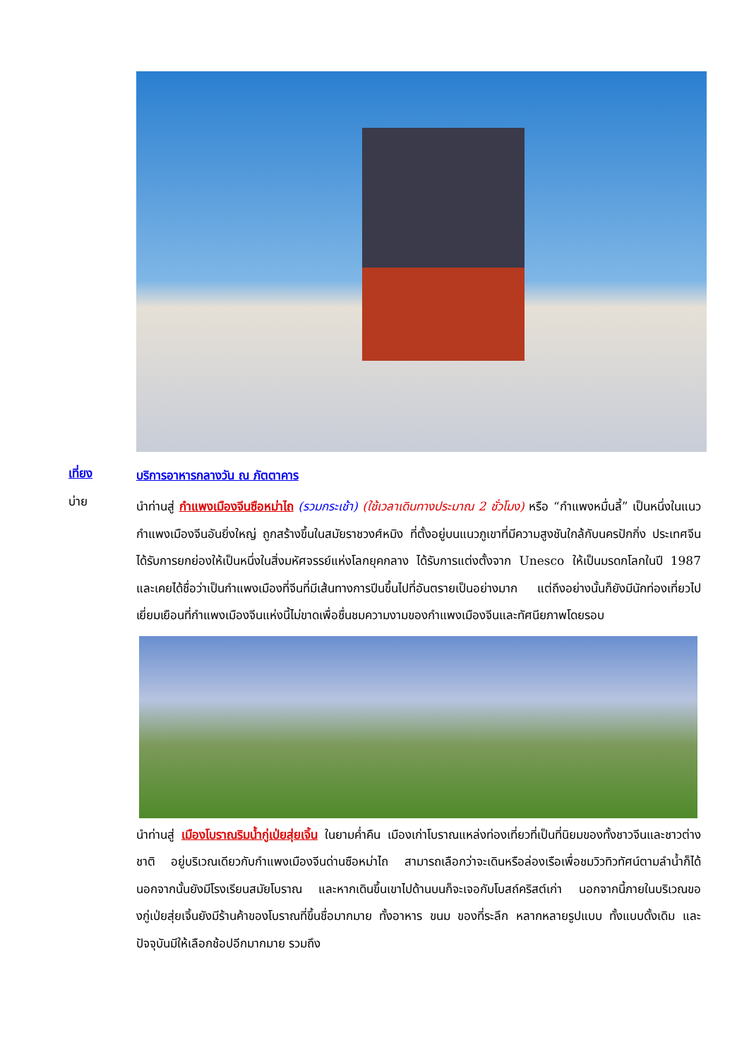เที่ยง
บริการอาหารกลางวัน ณ ภัตตาคาร
บ่าย
นำท่านสู่ กำแพงเมืองจีนซือหม่าไถ (รวมกระเช้า) (ใช้เวลาเดินทางประมาณ 2 ชั่วโมง) หรือ “กำแพงหมื่นลี้” เป็นหนึ่งในแนวกำแพงเมืองจีนอันยิ่งใหญ่ ถูกสร้างขึ้นในสมัยราชวงศ์หมิง ที่ตั้งอยู่บนแนวภูเขาที่มีความสูงชันใกล้กับนครปักกิ่ง ประเทศจีน ได้รับการยกย่องให้เป็นหนึ่งในสิ่งมหัศจรรย์แห่งโลกยุคกลาง ได้รับการแต่งตั้งจาก Unesco ให้เป็นมรดกโลกในปี 1987 และเคยได้ชื่อว่าเป็นกำแพงเมืองที่จีนที่มีเส้นทางการปีนขึ้นไปที่อันตรายเป็นอย่างมาก แต่ถึงอย่างนั้นก็ยังมีนักท่องเที่ยวไปเยี่ยมเยือนที่กำแพงเมืองจีนแห่งนี้ไม่ขาดเพื่อชื่นชมความงามของกำแพงเมืองจีนและทัศนียภาพโดยรอบ
นำท่านสู่ เมืองโบราณริมน้ำกู่เป่ยสุ่ยเจิ้น ในยามค่ำคืน เมืองเก่าโบราณแหล่งท่องเที่ยวที่เป็นที่นิยมของทั้งชาวจีนและชาวต่างชาติ อยู่บริเวณเดียวกับกำแพงเมืองจีนด่านซือหม่าไถ สามารถเลือกว่าจะเดินหรือล่องเรือเพื่อชมวิวทิวทัศน์ตามลำน้ำก็ได้ นอกจากนั้นยังมีโรงเรียนสมัยโบราณ และหากเดินขึ้นเขาไปด้านบนก็จะเจอกับโบสถ์คริสต์เก่า นอกจากนี้ภายในบริเวณของกู่เป่ยสุ่ยเจิ้นยังมีร้านค้าของโบราณที่ขึ้นชื่อมากมาย ทั้งอาหาร ขนม ของที่ระลึก หลากหลายรูปแบบ ทั้งแบบดั้งเดิม และปัจจุบันมีให้เลือกช้อปอีกมากมาย รวมถึง